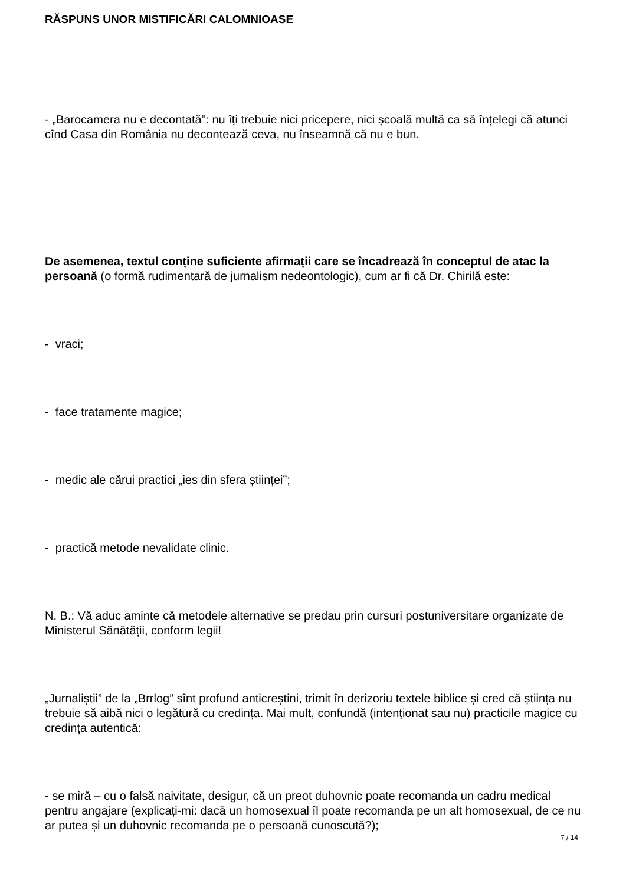RĂSPUNS UNOR MISTIFICĂRI CALOMNIOASE
- „Barocamera nu e decontată”: nu îți trebuie nici pricepere, nici școală multă ca să înțelegi că atunci cînd Casa din România nu decontează ceva, nu înseamnă că nu e bun.
De asemenea, textul conține suficiente afirmații care se încadrează în conceptul de atac la persoană (o formă rudimentară de jurnalism nedeontologic), cum ar fi că Dr. Chirilă este:
- vraci;
- face tratamente magice;
- medic ale cărui practici „ies din sfera științei”;
- practică metode nevalidate clinic.
N. B.: Vă aduc aminte că metodele alternative se predau prin cursuri postuniversitare organizate de Ministerul Sănătății, conform legii!
„Jurnaliștii” de la „Brrlog” sînt profund anticreștini, trimit în derizoriu textele biblice și cred că știința nu trebuie să aibă nici o legătură cu credința. Mai mult, confundă (intenționat sau nu) practicile magice cu credința autentică:
- se miră – cu o falsă naivitate, desigur, că un preot duhovnic poate recomanda un cadru medical pentru angajare (explicați-mi: dacă un homosexual îl poate recomanda pe un alt homosexual, de ce nu ar putea și un duhovnic recomanda pe o persoană cunoscută?);
7 / 14